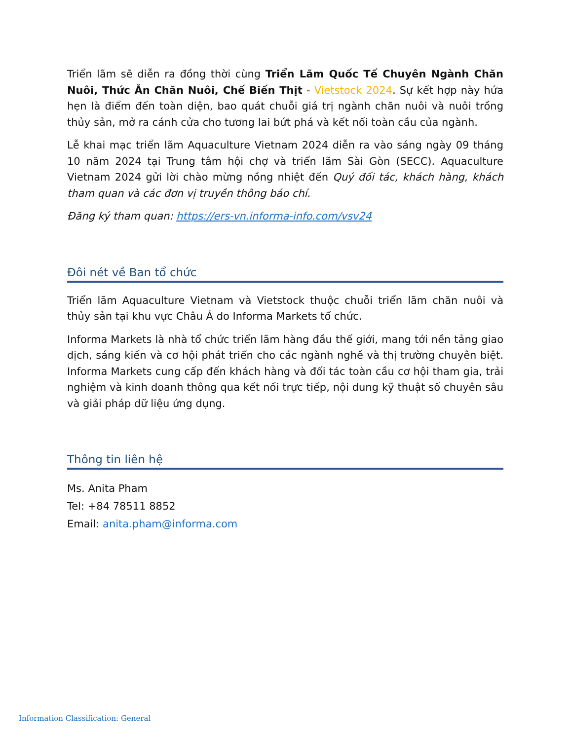Triển lãm sẽ diễn ra đồng thời cùng Triển Lãm Quốc Tế Chuyên Ngành Chăn Nuôi, Thức Ăn Chăn Nuôi, Chế Biến Thịt - Vietstock 2024. Sự kết hợp này hứa hẹn là điểm đến toàn diện, bao quát chuỗi giá trị ngành chăn nuôi và nuôi trồng thủy sản, mở ra cánh cửa cho tương lai bứt phá và kết nối toàn cầu của ngành.
Lễ khai mạc triển lãm Aquaculture Vietnam 2024 diễn ra vào sáng ngày 09 tháng 10 năm 2024 tại Trung tâm hội chợ và triển lãm Sài Gòn (SECC). Aquaculture Vietnam 2024 gửi lời chào mừng nồng nhiệt đến Quý đối tác, khách hàng, khách tham quan và các đơn vị truyền thông báo chí.
Đăng ký tham quan: https://ers-vn.informa-info.com/vsv24
Đôi nét về Ban tổ chức
Triển lãm Aquaculture Vietnam và Vietstock thuộc chuỗi triển lãm chăn nuôi và thủy sản tại khu vực Châu Á do Informa Markets tổ chức.
Informa Markets là nhà tổ chức triển lãm hàng đầu thế giới, mang tới nền tảng giao dịch, sáng kiến và cơ hội phát triển cho các ngành nghề và thị trường chuyên biệt. Informa Markets cung cấp đến khách hàng và đối tác toàn cầu cơ hội tham gia, trải nghiệm và kinh doanh thông qua kết nối trực tiếp, nội dung kỹ thuật số chuyên sâu và giải pháp dữ liệu ứng dụng.
Thông tin liên hệ
Ms. Anita Pham
Tel: +84 78511 8852
Email: anita.pham@informa.com
Information Classification: General